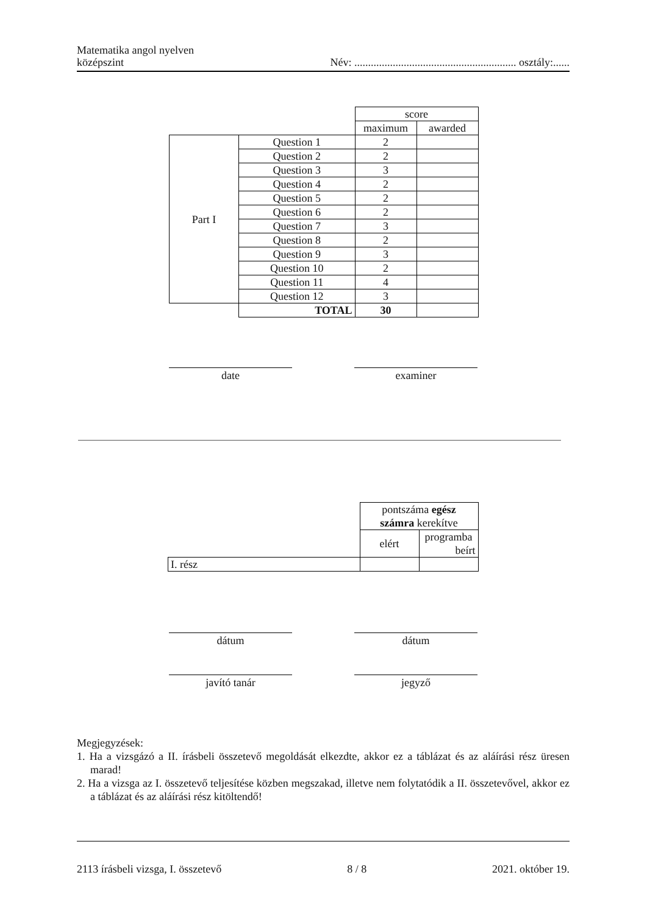Matematika angol nyelven
középszint
Név: ........................................................... osztály:......
| | | score | |
| | | maximum | awarded |
| Part I | Question 1 | 2 | |
| | Question 2 | 2 | |
| | Question 3 | 3 | |
| | Question 4 | 2 | |
| | Question 5 | 2 | |
| | Question 6 | 2 | |
| | Question 7 | 3 | |
| | Question 8 | 2 | |
| | Question 9 | 3 | |
| | Question 10 | 2 | |
| | Question 11 | 4 | |
| | Question 12 | 3 | |
| | TOTAL | 30 | |
date examiner
| | pontszáma egész számra kerekítve | |
| | elért | programba beírt |
| I. rész | | |
dátum dátum
javító tanár jegyző
Megjegyzések:
1. Ha a vizsgázó a II. írásbeli összetevő megoldását elkezdte, akkor ez a táblázat és az aláírási rész üresen marad!
2. Ha a vizsga az I. összetevő teljesítése közben megszakad, illetve nem folytatódik a II. összetevővel, akkor ez a táblázat és az aláírási rész kitöltendő!
2113 írásbeli vizsga, I. összetevő 8 / 8 2021. október 19.